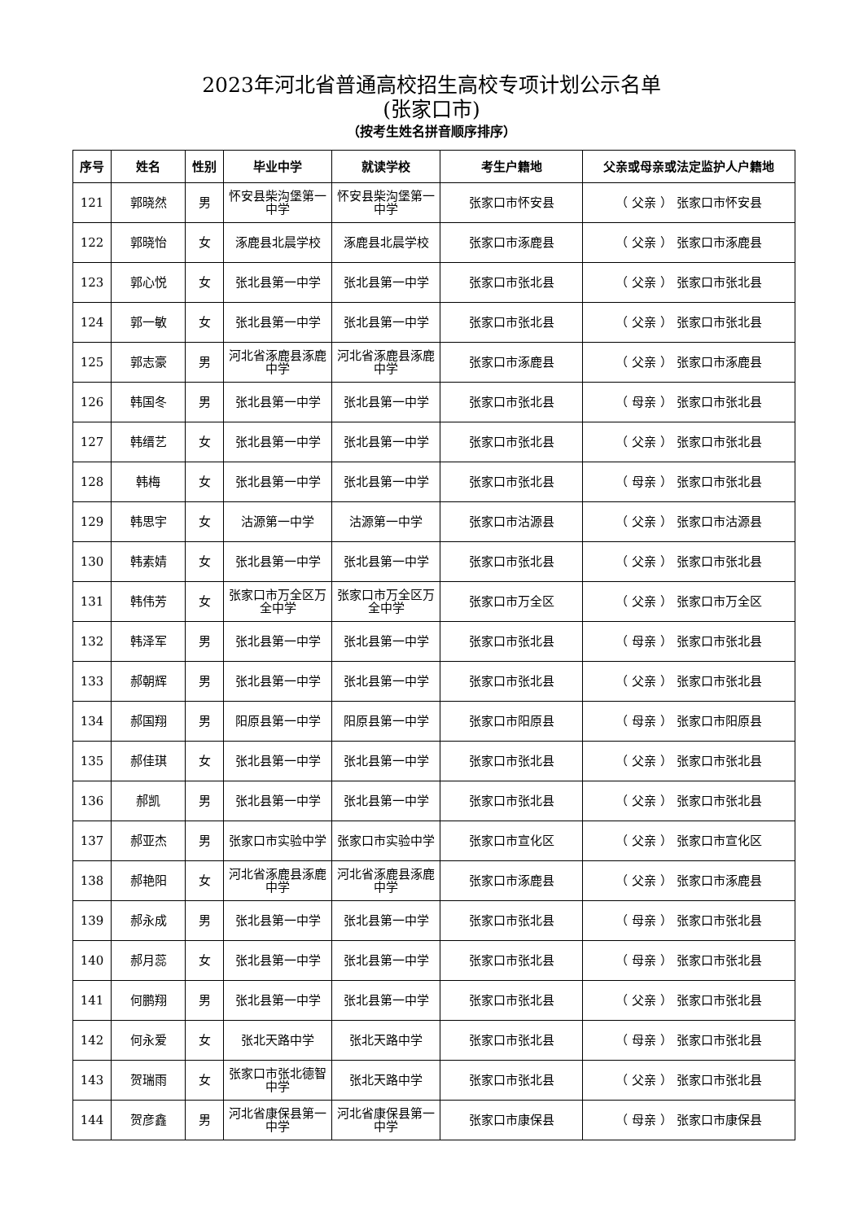2023年河北省普通高校招生高校专项计划公示名单
(张家口市)
（按考生姓名拼音顺序排序）
| 序号 | 姓名 | 性别 | 毕业中学 | 就读学校 | 考生户籍地 | 父亲或母亲或法定监护人户籍地 |
| --- | --- | --- | --- | --- | --- | --- |
| 121 | 郭晓然 | 男 | 怀安县柴沟堡第一中学 | 怀安县柴沟堡第一中学 | 张家口市怀安县 | （ 父亲 ） 张家口市怀安县 |
| 122 | 郭晓怡 | 女 | 涿鹿县北晨学校 | 涿鹿县北晨学校 | 张家口市涿鹿县 | （ 父亲 ） 张家口市涿鹿县 |
| 123 | 郭心悦 | 女 | 张北县第一中学 | 张北县第一中学 | 张家口市张北县 | （ 父亲 ） 张家口市张北县 |
| 124 | 郭一敏 | 女 | 张北县第一中学 | 张北县第一中学 | 张家口市张北县 | （ 父亲 ） 张家口市张北县 |
| 125 | 郭志豪 | 男 | 河北省涿鹿县涿鹿中学 | 河北省涿鹿县涿鹿中学 | 张家口市涿鹿县 | （ 父亲 ） 张家口市涿鹿县 |
| 126 | 韩国冬 | 男 | 张北县第一中学 | 张北县第一中学 | 张家口市张北县 | （ 母亲 ） 张家口市张北县 |
| 127 | 韩缙艺 | 女 | 张北县第一中学 | 张北县第一中学 | 张家口市张北县 | （ 父亲 ） 张家口市张北县 |
| 128 | 韩梅 | 女 | 张北县第一中学 | 张北县第一中学 | 张家口市张北县 | （ 母亲 ） 张家口市张北县 |
| 129 | 韩思宇 | 女 | 沽源第一中学 | 沽源第一中学 | 张家口市沽源县 | （ 父亲 ） 张家口市沽源县 |
| 130 | 韩素婧 | 女 | 张北县第一中学 | 张北县第一中学 | 张家口市张北县 | （ 父亲 ） 张家口市张北县 |
| 131 | 韩伟芳 | 女 | 张家口市万全区万全中学 | 张家口市万全区万全中学 | 张家口市万全区 | （ 父亲 ） 张家口市万全区 |
| 132 | 韩泽军 | 男 | 张北县第一中学 | 张北县第一中学 | 张家口市张北县 | （ 母亲 ） 张家口市张北县 |
| 133 | 郝朝辉 | 男 | 张北县第一中学 | 张北县第一中学 | 张家口市张北县 | （ 父亲 ） 张家口市张北县 |
| 134 | 郝国翔 | 男 | 阳原县第一中学 | 阳原县第一中学 | 张家口市阳原县 | （ 母亲 ） 张家口市阳原县 |
| 135 | 郝佳琪 | 女 | 张北县第一中学 | 张北县第一中学 | 张家口市张北县 | （ 父亲 ） 张家口市张北县 |
| 136 | 郝凯 | 男 | 张北县第一中学 | 张北县第一中学 | 张家口市张北县 | （ 父亲 ） 张家口市张北县 |
| 137 | 郝亚杰 | 男 | 张家口市实验中学 | 张家口市实验中学 | 张家口市宣化区 | （ 父亲 ） 张家口市宣化区 |
| 138 | 郝艳阳 | 女 | 河北省涿鹿县涿鹿中学 | 河北省涿鹿县涿鹿中学 | 张家口市涿鹿县 | （ 父亲 ） 张家口市涿鹿县 |
| 139 | 郝永成 | 男 | 张北县第一中学 | 张北县第一中学 | 张家口市张北县 | （ 母亲 ） 张家口市张北县 |
| 140 | 郝月蕊 | 女 | 张北县第一中学 | 张北县第一中学 | 张家口市张北县 | （ 母亲 ） 张家口市张北县 |
| 141 | 何鹏翔 | 男 | 张北县第一中学 | 张北县第一中学 | 张家口市张北县 | （ 父亲 ） 张家口市张北县 |
| 142 | 何永爱 | 女 | 张北天路中学 | 张北天路中学 | 张家口市张北县 | （ 母亲 ） 张家口市张北县 |
| 143 | 贺瑞雨 | 女 | 张家口市张北德智中学 | 张北天路中学 | 张家口市张北县 | （ 父亲 ） 张家口市张北县 |
| 144 | 贺彦鑫 | 男 | 河北省康保县第一中学 | 河北省康保县第一中学 | 张家口市康保县 | （ 母亲 ） 张家口市康保县 |